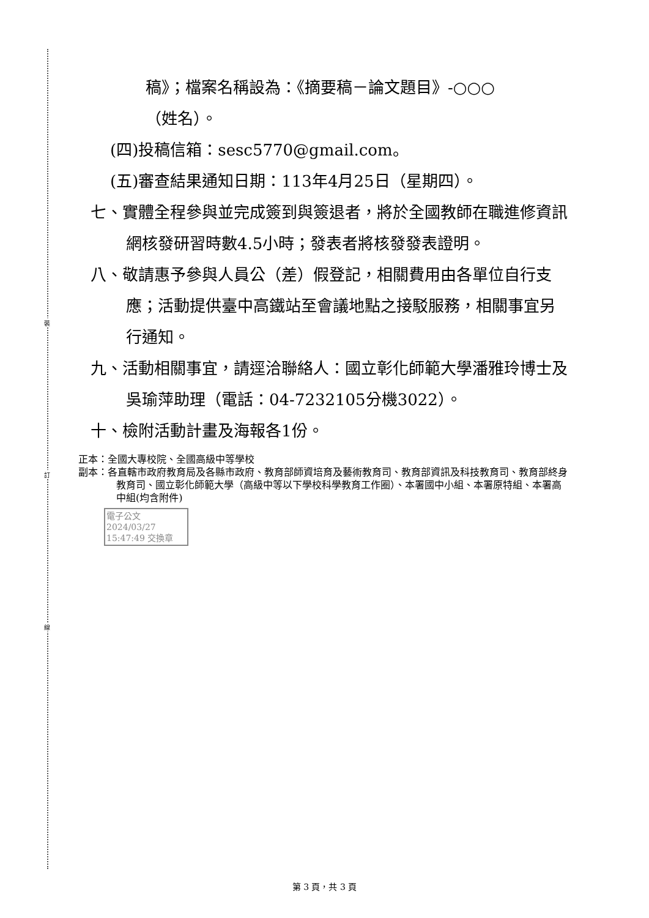裝
訂
線
稿》；檔案名稱設為：《摘要稿－論文題目》-○○○
（姓名）。
(四)投稿信箱：sesc5770@gmail.com。
(五)審查結果通知日期：113年4月25日（星期四）。
七、實體全程參與並完成簽到與簽退者，將於全國教師在職進修資訊網核發研習時數4.5小時；發表者將核發發表證明。
八、敬請惠予參與人員公（差）假登記，相關費用由各單位自行支應；活動提供臺中高鐵站至會議地點之接駁服務，相關事宜另行通知。
九、活動相關事宜，請逕洽聯絡人：國立彰化師範大學潘雅玲博士及吳瑜萍助理（電話：04-7232105分機3022）。
十、檢附活動計畫及海報各1份。
正本：全國大專校院、全國高級中等學校
副本：各直轄市政府教育局及各縣市政府、教育部師資培育及藝術教育司、教育部資訊及科技教育司、教育部終身教育司、國立彰化師範大學（高級中等以下學校科學教育工作圈）、本署國中小組、本署原特組、本署高中組(均含附件)
電子公文 2024/03/27 15:47:49 交換章
第 3 頁，共 3 頁